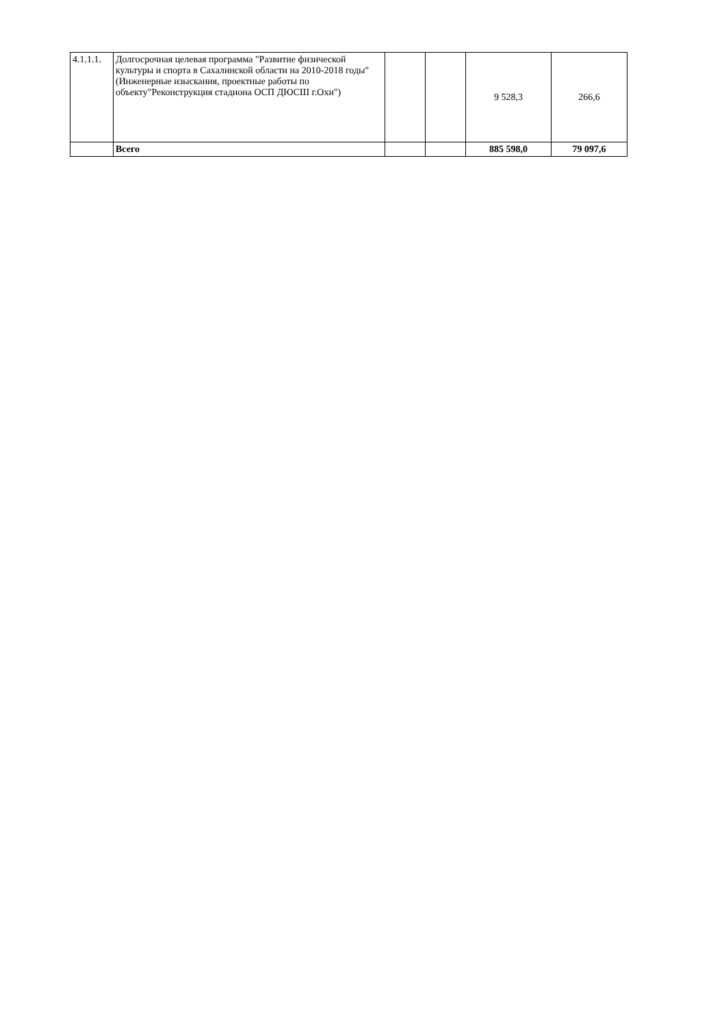| 4.1.1.1. | Долгосрочная целевая программа "Развитие физической культуры и спорта в Сахалинской области на 2010-2018 годы" (Инженерные изыскания, проектные работы по объекту"Реконструкция стадиона ОСП ДЮСШ г.Охи") | | | 9 528,3 | 266,6 |
| | Всего | | | 885 598,0 | 79 097,6 |